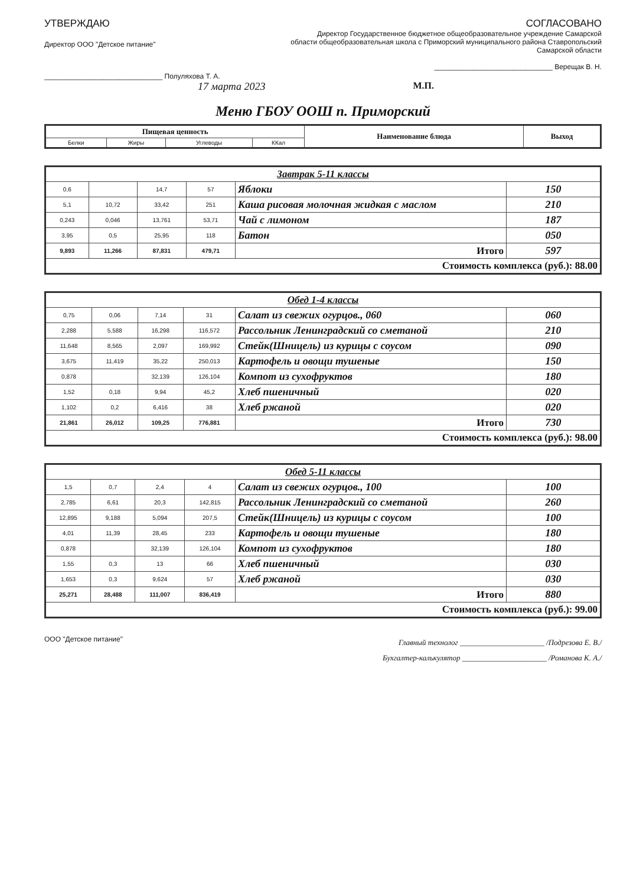УТВЕРЖДАЮ
Директор ООО "Детское питание"
______________________________ Полуляхова Т. А.
СОГЛАСОВАНО
Директор Государственное бюджетное общеобразовательное учреждение Самарской области общеобразовательная школа с Приморский муниципального района Ставропольский Самарской области
______________________________ Верещак В. Н.
17 марта 2023 М.П.
Меню ГБОУ ООШ п. Приморский
| Пищевая ценность | | | | Наименование блюда | Выход |
| --- | --- | --- | --- | --- | --- |
| Белки | Жиры | Углеводы | ККал | | |
| Завтрак 5-11 классы | | | | | |
| 0,6 | | 14,7 | 57 | Яблоки | 150 |
| 5,1 | 10,72 | 33,42 | 251 | Каша рисовая молочная жидкая с маслом | 210 |
| 0,243 | 0,046 | 13,761 | 53,71 | Чай с лимоном | 187 |
| 3,95 | 0,5 | 25,95 | 118 | Батон | 050 |
| 9,893 | 11,266 | 87,831 | 479,71 | Итого | 597 |
| Стоимость комплекса (руб.): 88.00 | | | | | |
| Обед 1-4 классы | | | | | |
| 0,75 | 0,06 | 7,14 | 31 | Салат из свежих огурцов., 060 | 060 |
| 2,288 | 5,588 | 16,298 | 116,572 | Рассольник Ленинградский со сметаной | 210 |
| 11,648 | 8,565 | 2,097 | 169,992 | Стейк(Шницель) из курицы с соусом | 090 |
| 3,675 | 11,419 | 35,22 | 250,013 | Картофель и овощи тушеные | 150 |
| 0,878 | | 32,139 | 126,104 | Компот из сухофруктов | 180 |
| 1,52 | 0,18 | 9,94 | 45,2 | Хлеб пшеничный | 020 |
| 1,102 | 0,2 | 6,416 | 38 | Хлеб ржаной | 020 |
| 21,861 | 26,012 | 109,25 | 776,881 | Итого | 730 |
| Стоимость комплекса (руб.): 98.00 | | | | | |
| Обед 5-11 классы | | | | | |
| 1,5 | 0,7 | 2,4 | 4 | Салат из свежих огурцов., 100 | 100 |
| 2,785 | 6,61 | 20,3 | 142,815 | Рассольник Ленинградский со сметаной | 260 |
| 12,895 | 9,188 | 5,094 | 207,5 | Стейк(Шницель) из курицы с соусом | 100 |
| 4,01 | 11,39 | 28,45 | 233 | Картофель и овощи тушеные | 180 |
| 0,878 | | 32,139 | 126,104 | Компот из сухофруктов | 180 |
| 1,55 | 0,3 | 13 | 66 | Хлеб пшеничный | 030 |
| 1,653 | 0,3 | 9,624 | 57 | Хлеб ржаной | 030 |
| 25,271 | 28,488 | 111,007 | 836,419 | Итого | 880 |
| Стоимость комплекса (руб.): 99.00 | | | | | |
ООО "Детское питание"
Главный технолог ______________________ /Подрезова Е. В./
Бухгалтер-калькулятор ______________________ /Романова К. А./